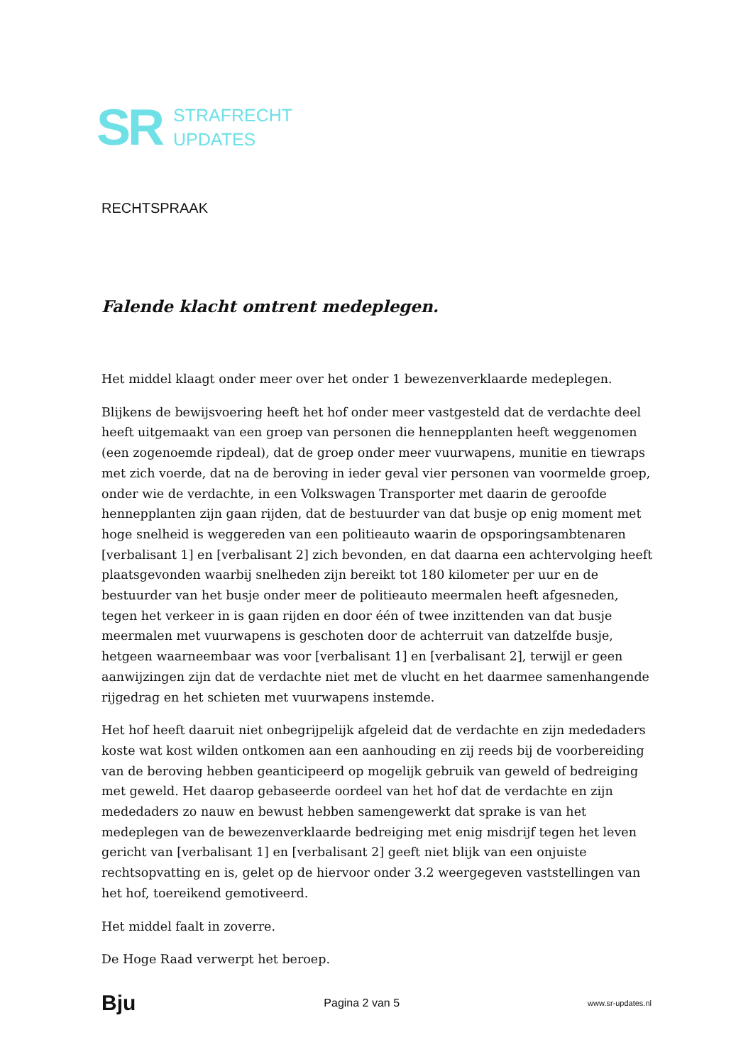SR
STRAFRECHT
UPDATES
RECHTSPRAAK
Falende klacht omtrent medeplegen.
Het middel klaagt onder meer over het onder 1 bewezenverklaarde medeplegen.
Blijkens de bewijsvoering heeft het hof onder meer vastgesteld dat de verdachte deel heeft uitgemaakt van een groep van personen die hennepplanten heeft weggenomen (een zogenoemde ripdeal), dat de groep onder meer vuurwapens, munitie en tiewraps met zich voerde, dat na de beroving in ieder geval vier personen van voormelde groep, onder wie de verdachte, in een Volkswagen Transporter met daarin de geroofde hennepplanten zijn gaan rijden, dat de bestuurder van dat busje op enig moment met hoge snelheid is weggereden van een politieauto waarin de opsporingsambtenaren [verbalisant 1] en [verbalisant 2] zich bevonden, en dat daarna een achtervolging heeft plaatsgevonden waarbij snelheden zijn bereikt tot 180 kilometer per uur en de bestuurder van het busje onder meer de politieauto meermalen heeft afgesneden, tegen het verkeer in is gaan rijden en door één of twee inzittenden van dat busje meermalen met vuurwapens is geschoten door de achterruit van datzelfde busje, hetgeen waarneembaar was voor [verbalisant 1] en [verbalisant 2], terwijl er geen aanwijzingen zijn dat de verdachte niet met de vlucht en het daarmee samenhangende rijgedrag en het schieten met vuurwapens instemde.
Het hof heeft daaruit niet onbegrijpelijk afgeleid dat de verdachte en zijn mededaders koste wat kost wilden ontkomen aan een aanhouding en zij reeds bij de voorbereiding van de beroving hebben geanticipeerd op mogelijk gebruik van geweld of bedreiging met geweld. Het daarop gebaseerde oordeel van het hof dat de verdachte en zijn mededaders zo nauw en bewust hebben samengewerkt dat sprake is van het medeplegen van de bewezenverklaarde bedreiging met enig misdrijf tegen het leven gericht van [verbalisant 1] en [verbalisant 2] geeft niet blijk van een onjuiste rechtsopvatting en is, gelet op de hiervoor onder 3.2 weergegeven vaststellingen van het hof, toereikend gemotiveerd.
Het middel faalt in zoverre.
De Hoge Raad verwerpt het beroep.
Bju Pagina 2 van 5 www.sr-updates.nl